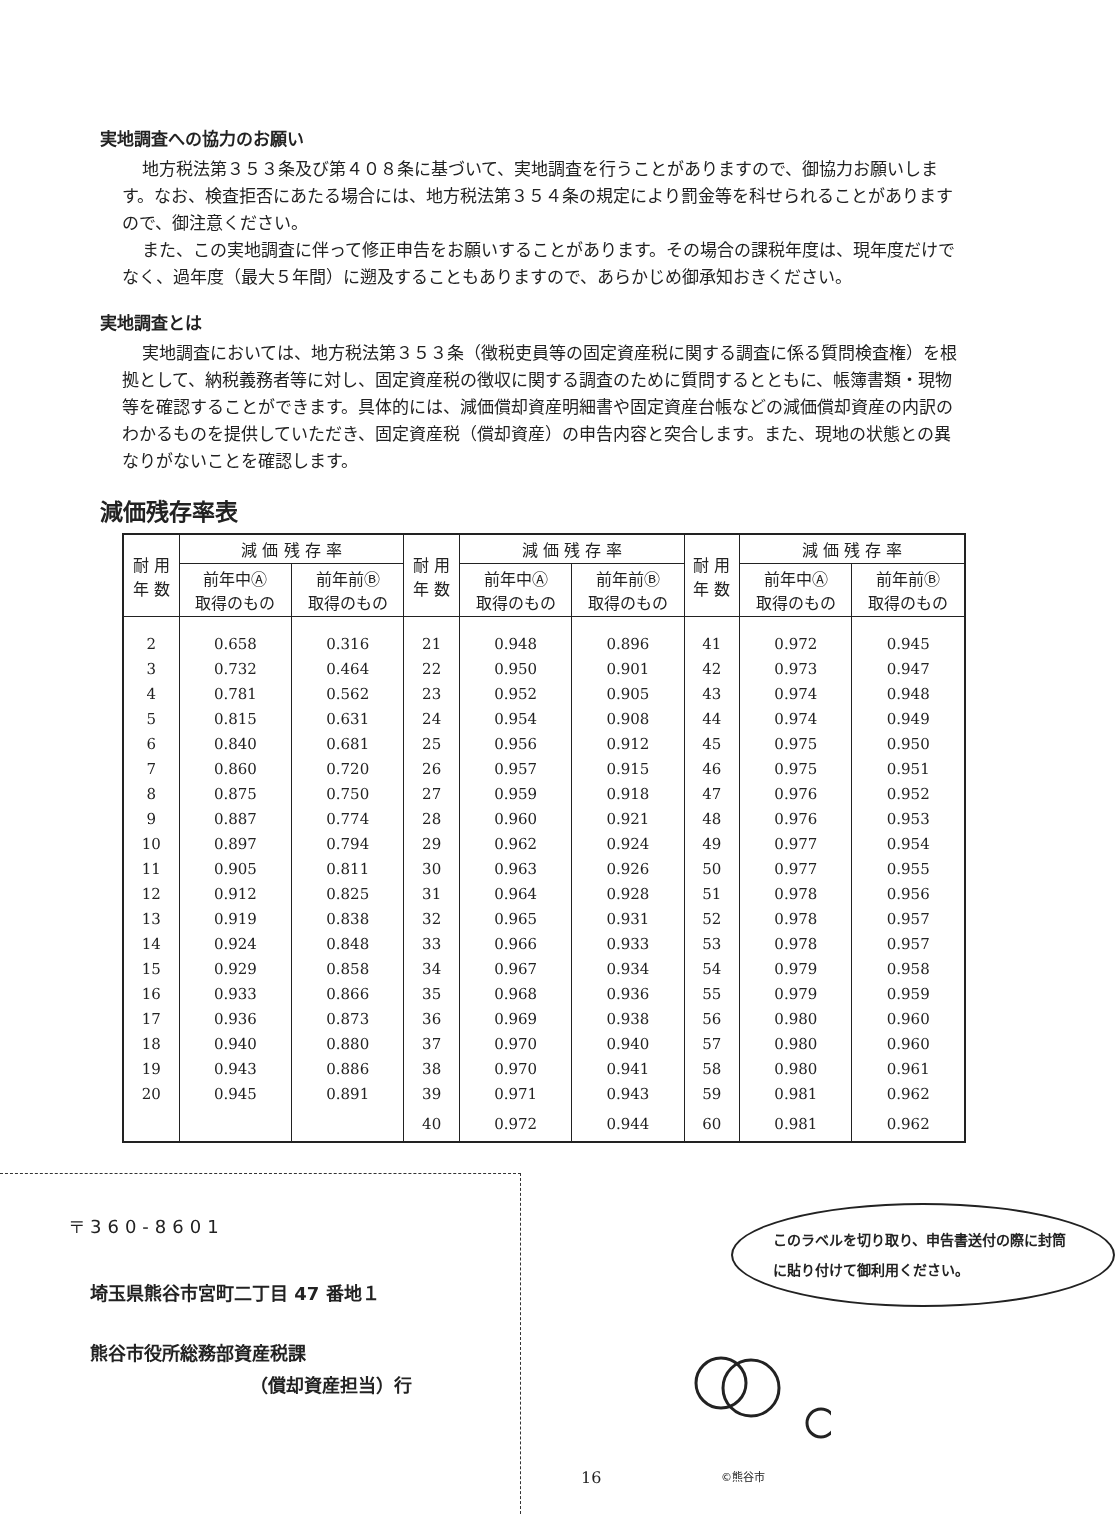実地調査への協力のお願い
地方税法第３５３条及び第４０８条に基づいて、実地調査を行うことがありますので、御協力お願いします。なお、検査拒否にあたる場合には、地方税法第３５４条の規定により罰金等を科せられることがありますので、御注意ください。
また、この実地調査に伴って修正申告をお願いすることがあります。その場合の課税年度は、現年度だけでなく、過年度（最大５年間）に遡及することもありますので、あらかじめ御承知おきください。
実地調査とは
実地調査においては、地方税法第３５３条（徴税吏員等の固定資産税に関する調査に係る質問検査権）を根拠として、納税義務者等に対し、固定資産税の徴収に関する調査のために質問するとともに、帳簿書類・現物等を確認することができます。具体的には、減価償却資産明細書や固定資産台帳などの減価償却資産の内訳のわかるものを提供していただき、固定資産税（償却資産）の申告内容と突合します。また、現地の状態との異なりがないことを確認します。
減価残存率表
| 耐 用 年 数 | 減 価 残 存 率 | | 耐 用 年 数 | 減 価 残 存 率 | | 耐 用 年 数 | 減 価 残 存 率 | |
| --- | --- | --- | --- | --- | --- | --- | --- | --- |
| | 前年中Ⓐ 取得のもの | 前年前Ⓑ 取得のもの | | 前年中Ⓐ 取得のもの | 前年前Ⓑ 取得のもの | | 前年中Ⓐ 取得のもの | 前年前Ⓑ 取得のもの |
| 2 | 0.658 | 0.316 | 21 | 0.948 | 0.896 | 41 | 0.972 | 0.945 |
| 3 | 0.732 | 0.464 | 22 | 0.950 | 0.901 | 42 | 0.973 | 0.947 |
| 4 | 0.781 | 0.562 | 23 | 0.952 | 0.905 | 43 | 0.974 | 0.948 |
| 5 | 0.815 | 0.631 | 24 | 0.954 | 0.908 | 44 | 0.974 | 0.949 |
| 6 | 0.840 | 0.681 | 25 | 0.956 | 0.912 | 45 | 0.975 | 0.950 |
| 7 | 0.860 | 0.720 | 26 | 0.957 | 0.915 | 46 | 0.975 | 0.951 |
| 8 | 0.875 | 0.750 | 27 | 0.959 | 0.918 | 47 | 0.976 | 0.952 |
| 9 | 0.887 | 0.774 | 28 | 0.960 | 0.921 | 48 | 0.976 | 0.953 |
| 10 | 0.897 | 0.794 | 29 | 0.962 | 0.924 | 49 | 0.977 | 0.954 |
| 11 | 0.905 | 0.811 | 30 | 0.963 | 0.926 | 50 | 0.977 | 0.955 |
| 12 | 0.912 | 0.825 | 31 | 0.964 | 0.928 | 51 | 0.978 | 0.956 |
| 13 | 0.919 | 0.838 | 32 | 0.965 | 0.931 | 52 | 0.978 | 0.957 |
| 14 | 0.924 | 0.848 | 33 | 0.966 | 0.933 | 53 | 0.978 | 0.957 |
| 15 | 0.929 | 0.858 | 34 | 0.967 | 0.934 | 54 | 0.979 | 0.958 |
| 16 | 0.933 | 0.866 | 35 | 0.968 | 0.936 | 55 | 0.979 | 0.959 |
| 17 | 0.936 | 0.873 | 36 | 0.969 | 0.938 | 56 | 0.980 | 0.960 |
| 18 | 0.940 | 0.880 | 37 | 0.970 | 0.940 | 57 | 0.980 | 0.960 |
| 19 | 0.943 | 0.886 | 38 | 0.970 | 0.941 | 58 | 0.980 | 0.961 |
| 20 | 0.945 | 0.891 | 39 | 0.971 | 0.943 | 59 | 0.981 | 0.962 |
| | | | 40 | 0.972 | 0.944 | 60 | 0.981 | 0.962 |
〒360-8601
埼玉県熊谷市宮町二丁目 47 番地１
熊谷市役所総務部資産税課
（償却資産担当）行
このラベルを切り取り、申告書送付の際に封筒に貼り付けて御利用ください。
16 ©熊谷市